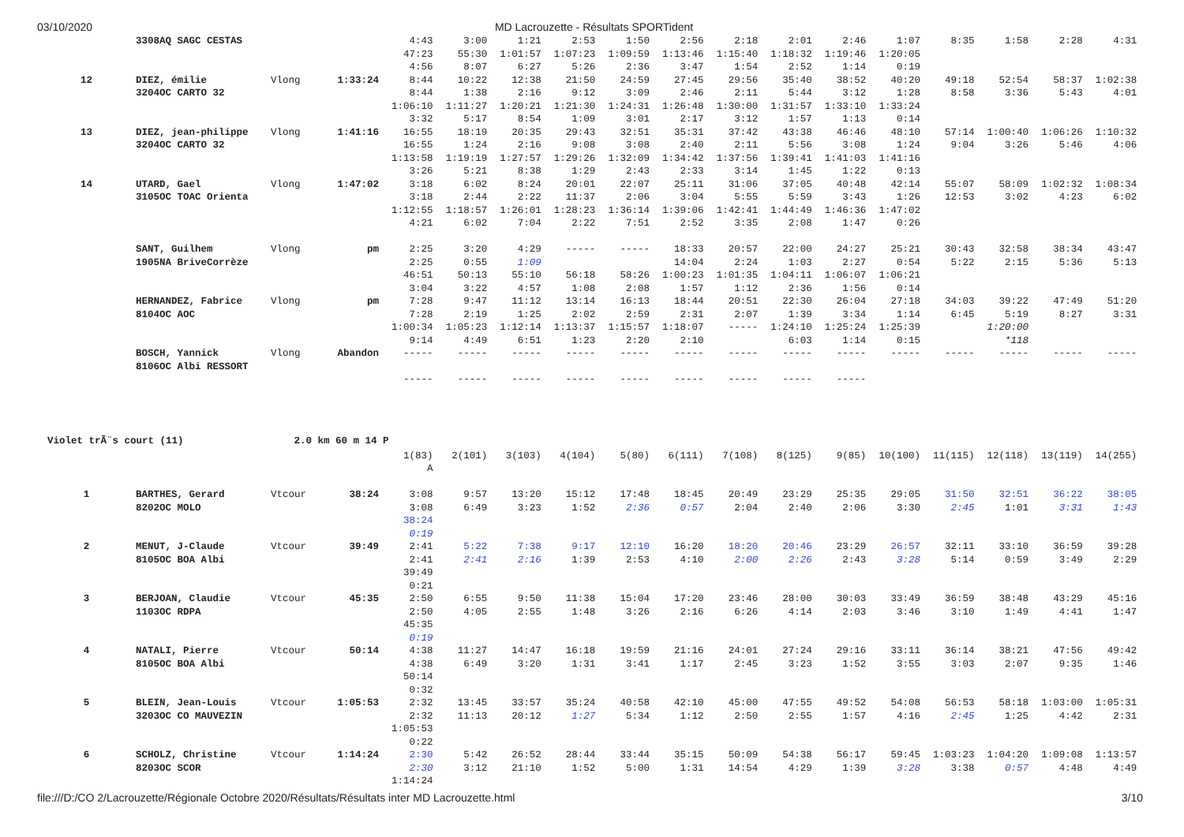03/10/2020 MD Lacrouzette - Résultats SPORTident
| | 3308AQ SAGC CESTAS | | | 4:43 | 3:00 | 1:21 | 2:53 | 1:50 | 2:56 | 2:18 | 2:01 | 2:46 | 1:07 | 8:35 | 1:58 | 2:28 | 4:31 |
| | | | | 47:23 | 55:30 | 1:01:57 | 1:07:23 | 1:09:59 | 1:13:46 | 1:15:40 | 1:18:32 | 1:19:46 | 1:20:05 | | | | |
| | | | | 4:56 | 8:07 | 6:27 | 5:26 | 2:36 | 3:47 | 1:54 | 2:52 | 1:14 | 0:19 | | | | |
| 12 | DIEZ, émilie | Vlong | 1:33:24 | 8:44 | 10:22 | 12:38 | 21:50 | 24:59 | 27:45 | 29:56 | 35:40 | 38:52 | 40:20 | 49:18 | 52:54 | 58:37 | 1:02:38 |
| | 3204OC CARTO 32 | | | 8:44 | 1:38 | 2:16 | 9:12 | 3:09 | 2:46 | 2:11 | 5:44 | 3:12 | 1:28 | 8:58 | 3:36 | 5:43 | 4:01 |
| | | | | 1:06:10 | 1:11:27 | 1:20:21 | 1:21:30 | 1:24:31 | 1:26:48 | 1:30:00 | 1:31:57 | 1:33:10 | 1:33:24 | | | | |
| | | | | 3:32 | 5:17 | 8:54 | 1:09 | 3:01 | 2:17 | 3:12 | 1:57 | 1:13 | 0:14 | | | | |
| 13 | DIEZ, jean-philippe | Vlong | 1:41:16 | 16:55 | 18:19 | 20:35 | 29:43 | 32:51 | 35:31 | 37:42 | 43:38 | 46:46 | 48:10 | 57:14 | 1:00:40 | 1:06:26 | 1:10:32 |
| | 3204OC CARTO 32 | | | 16:55 | 1:24 | 2:16 | 9:08 | 3:08 | 2:40 | 2:11 | 5:56 | 3:08 | 1:24 | 9:04 | 3:26 | 5:46 | 4:06 |
| | | | | 1:13:58 | 1:19:19 | 1:27:57 | 1:29:26 | 1:32:09 | 1:34:42 | 1:37:56 | 1:39:41 | 1:41:03 | 1:41:16 | | | | |
| | | | | 3:26 | 5:21 | 8:38 | 1:29 | 2:43 | 2:33 | 3:14 | 1:45 | 1:22 | 0:13 | | | | |
| 14 | UTARD, Gael | Vlong | 1:47:02 | 3:18 | 6:02 | 8:24 | 20:01 | 22:07 | 25:11 | 31:06 | 37:05 | 40:48 | 42:14 | 55:07 | 58:09 | 1:02:32 | 1:08:34 |
| | 3105OC TOAC Orienta | | | 3:18 | 2:44 | 2:22 | 11:37 | 2:06 | 3:04 | 5:55 | 5:59 | 3:43 | 1:26 | 12:53 | 3:02 | 4:23 | 6:02 |
| | | | | 1:12:55 | 1:18:57 | 1:26:01 | 1:28:23 | 1:36:14 | 1:39:06 | 1:42:41 | 1:44:49 | 1:46:36 | 1:47:02 | | | | |
| | | | | 4:21 | 6:02 | 7:04 | 2:22 | 7:51 | 2:52 | 3:35 | 2:08 | 1:47 | 0:26 | | | | |
| | SANT, Guilhem | Vlong | pm | 2:25 | 3:20 | 4:29 | ----- | ----- | 18:33 | 20:57 | 22:00 | 24:27 | 25:21 | 30:43 | 32:58 | 38:34 | 43:47 |
| | 1905NA BriveCorrèze | | | 2:25 | 0:55 | 1:09 | | | 14:04 | 2:24 | 1:03 | 2:27 | 0:54 | 5:22 | 2:15 | 5:36 | 5:13 |
| | | | | 46:51 | 50:13 | 55:10 | 56:18 | 58:26 | 1:00:23 | 1:01:35 | 1:04:11 | 1:06:07 | 1:06:21 | | | | |
| | | | | 3:04 | 3:22 | 4:57 | 1:08 | 2:08 | 1:57 | 1:12 | 2:36 | 1:56 | 0:14 | | | | |
| | HERNANDEZ, Fabrice | Vlong | pm | 7:28 | 9:47 | 11:12 | 13:14 | 16:13 | 18:44 | 20:51 | 22:30 | 26:04 | 27:18 | 34:03 | 39:22 | 47:49 | 51:20 |
| | 8104OC AOC | | | 7:28 | 2:19 | 1:25 | 2:02 | 2:59 | 2:31 | 2:07 | 1:39 | 3:34 | 1:14 | 6:45 | 5:19 | 8:27 | 3:31 |
| | | | | 1:00:34 | 1:05:23 | 1:12:14 | 1:13:37 | 1:15:57 | 1:18:07 | ----- | 1:24:10 | 1:25:24 | 1:25:39 | | 1:20:00 | | |
| | | | | 9:14 | 4:49 | 6:51 | 1:23 | 2:20 | 2:10 | | 6:03 | 1:14 | 0:15 | | *118 | | |
| | BOSCH, Yannick | Vlong | Abandon | ----- | ----- | ----- | ----- | ----- | ----- | ----- | ----- | ----- | ----- | ----- | ----- | ----- | ----- |
| | 8106OC Albi RESSORT | | | | | | | | | | | | | | | | |
| | | | | ----- | ----- | ----- | ----- | ----- | ----- | ----- | ----- | ----- | | | | | |
Violet trÃ¨s court (11) 2.0 km 60 m 14 P
| | | | | 1(83) | 2(101) | 3(103) | 4(104) | 5(80) | 6(111) | 7(108) | 8(125) | 9(85) | 10(100) | 11(115) | 12(118) | 13(119) | 14(255) |
| | | | | A | | | | | | | | | | | | | |
| 1 | BARTHES, Gerard | Vtcour | 38:24 | 3:08 | 9:57 | 13:20 | 15:12 | 17:48 | 18:45 | 20:49 | 23:29 | 25:35 | 29:05 | 31:50 | 32:51 | 36:22 | 38:05 |
| | 8202OC MOLO | | | 3:08 | 6:49 | 3:23 | 1:52 | 2:36 | 0:57 | 2:04 | 2:40 | 2:06 | 3:30 | 2:45 | 1:01 | 3:31 | 1:43 |
| | | | | 38:24 | | | | | | | | | | | | | |
| | | | | 0:19 | | | | | | | | | | | | | |
| 2 | MENUT, J-Claude | Vtcour | 39:49 | 2:41 | 5:22 | 7:38 | 9:17 | 12:10 | 16:20 | 18:20 | 20:46 | 23:29 | 26:57 | 32:11 | 33:10 | 36:59 | 39:28 |
| | 8105OC BOA Albi | | | 2:41 | 2:41 | 2:16 | 1:39 | 2:53 | 4:10 | 2:00 | 2:26 | 2:43 | 3:28 | 5:14 | 0:59 | 3:49 | 2:29 |
| | | | | 39:49 | | | | | | | | | | | | | |
| | | | | 0:21 | | | | | | | | | | | | | |
| 3 | BERJOAN, Claudie | Vtcour | 45:35 | 2:50 | 6:55 | 9:50 | 11:38 | 15:04 | 17:20 | 23:46 | 28:00 | 30:03 | 33:49 | 36:59 | 38:48 | 43:29 | 45:16 |
| | 1103OC RDPA | | | 2:50 | 4:05 | 2:55 | 1:48 | 3:26 | 2:16 | 6:26 | 4:14 | 2:03 | 3:46 | 3:10 | 1:49 | 4:41 | 1:47 |
| | | | | 45:35 | | | | | | | | | | | | | |
| | | | | 0:19 | | | | | | | | | | | | | |
| 4 | NATALI, Pierre | Vtcour | 50:14 | 4:38 | 11:27 | 14:47 | 16:18 | 19:59 | 21:16 | 24:01 | 27:24 | 29:16 | 33:11 | 36:14 | 38:21 | 47:56 | 49:42 |
| | 8105OC BOA Albi | | | 4:38 | 6:49 | 3:20 | 1:31 | 3:41 | 1:17 | 2:45 | 3:23 | 1:52 | 3:55 | 3:03 | 2:07 | 9:35 | 1:46 |
| | | | | 50:14 | | | | | | | | | | | | | |
| | | | | 0:32 | | | | | | | | | | | | | |
| 5 | BLEIN, Jean-Louis | Vtcour | 1:05:53 | 2:32 | 13:45 | 33:57 | 35:24 | 40:58 | 42:10 | 45:00 | 47:55 | 49:52 | 54:08 | 56:53 | 58:18 | 1:03:00 | 1:05:31 |
| | 3203OC CO MAUVEZIN | | | 2:32 | 11:13 | 20:12 | 1:27 | 5:34 | 1:12 | 2:50 | 2:55 | 1:57 | 4:16 | 2:45 | 1:25 | 4:42 | 2:31 |
| | | | | 1:05:53 | | | | | | | | | | | | | |
| | | | | 0:22 | | | | | | | | | | | | | |
| 6 | SCHOLZ, Christine | Vtcour | 1:14:24 | 2:30 | 5:42 | 26:52 | 28:44 | 33:44 | 35:15 | 50:09 | 54:38 | 56:17 | 59:45 | 1:03:23 | 1:04:20 | 1:09:08 | 1:13:57 |
| | 8203OC SCOR | | | 2:30 | 3:12 | 21:10 | 1:52 | 5:00 | 1:31 | 14:54 | 4:29 | 1:39 | 3:28 | 3:38 | 0:57 | 4:48 | 4:49 |
| | | | | 1:14:24 | | | | | | | | | | | | | |
file:///D:/CO 2/Lacrouzette/Régionale Octobre 2020/Résultats/Résultats inter MD Lacrouzette.html 3/10